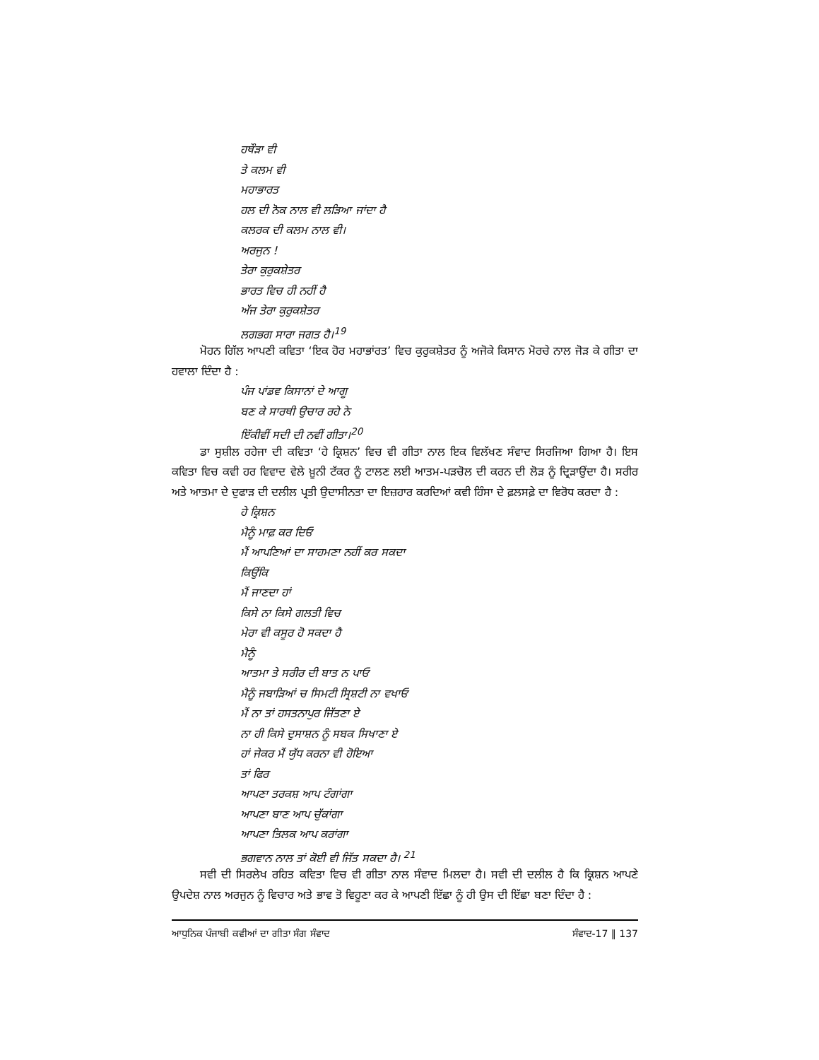ਹਥੌੜਾ ਵੀ
ਤੇ ਕਲਮ ਵੀ
ਮਹਾਭਾਰਤ
ਹਲ ਦੀ ਨੋਕ ਨਾਲ ਵੀ ਲੜਿਆ ਜਾਂਦਾ ਹੈ
ਕਲਰਕ ਦੀ ਕਲਮ ਨਾਲ ਵੀ।
ਅਰਜੁਨ !
ਤੇਰਾ ਕੁਰੁਕਸ਼ੇਤਰ
ਭਾਰਤ ਵਿਚ ਹੀ ਨਹੀਂ ਹੈ
ਅੱਜ ਤੇਰਾ ਕੁਰੁਕਸ਼ੇਤਰ
ਲਗਭਗ ਸਾਰਾ ਜਗਤ ਹੈ।<sup>19</sup>
ਮੋਹਨ ਗਿੱਲ ਆਪਣੀ ਕਵਿਤਾ ‘ਇਕ ਹੋਰ ਮਹਾਭਾਂਰਤ’ ਵਿਚ ਕੁਰੁਕਸ਼ੇਤਰ ਨੂੰ ਅਜੋਕੇ ਕਿਸਾਨ ਮੋਰਚੇ ਨਾਲ ਜੋੜ ਕੇ ਗੀਤਾ ਦਾ ਹਵਾਲਾ ਦਿੰਦਾ ਹੈ :
ਪੰਜ ਪਾਂਡਵ ਕਿਸਾਨਾਂ ਦੇ ਆਗੂ
ਬਣ ਕੇ ਸਾਰਥੀ ਉਚਾਰ ਰਹੇ ਨੇ
ਇੱਕੀਵੀਂ ਸਦੀ ਦੀ ਨਵੀਂ ਗੀਤਾ।<sup>20</sup>
ਡਾ ਸੁਸ਼ੀਲ ਰਹੇਜਾ ਦੀ ਕਵਿਤਾ ‘ਹੇ ਕ੍ਰਿਸ਼ਨ’ ਵਿਚ ਵੀ ਗੀਤਾ ਨਾਲ ਇਕ ਵਿਲੱਖਣ ਸੰਵਾਦ ਸਿਰਜਿਆ ਗਿਆ ਹੈ। ਇਸ ਕਵਿਤਾ ਵਿਚ ਕਵੀ ਹਰ ਵਿਵਾਦ ਵੇਲੇ ਖ਼ੂਨੀ ਟੱਕਰ ਨੂੰ ਟਾਲਣ ਲਈ ਆਤਮ-ਪੜਚੋਲ ਦੀ ਕਰਨ ਦੀ ਲੋੜ ਨੂੰ ਦ੍ਰਿੜਾਉਂਦਾ ਹੈ। ਸਰੀਰ ਅਤੇ ਆਤਮਾ ਦੇ ਦੁਫਾੜ ਦੀ ਦਲੀਲ ਪ੍ਰਤੀ ਉਦਾਸੀਨਤਾ ਦਾ ਇਜ਼ਹਾਰ ਕਰਦਿਆਂ ਕਵੀ ਹਿੰਸਾ ਦੇ ਫ਼ਲਸਫ਼ੇ ਦਾ ਵਿਰੋਧ ਕਰਦਾ ਹੈ :
ਹੇ ਕ੍ਰਿਸ਼ਨ
ਮੈਨੂੰ ਮਾਫ਼ ਕਰ ਦਿਓ
ਮੈਂ ਆਪਣਿਆਂ ਦਾ ਸਾਹਮਣਾ ਨਹੀਂ ਕਰ ਸਕਦਾ
ਕਿਉਂਕਿ
ਮੈਂ ਜਾਣਦਾ ਹਾਂ
ਕਿਸੇ ਨਾ ਕਿਸੇ ਗਲਤੀ ਵਿਚ
ਮੇਰਾ ਵੀ ਕਸੂਰ ਹੋ ਸਕਦਾ ਹੈ
ਮੈਨੂੰ
ਆਤਮਾ ਤੇ ਸਰੀਰ ਦੀ ਬਾਤ ਨ ਪਾਓ
ਮੈਨੂੰ ਜਬਾੜਿਆਂ ਚ ਸਿਮਟੀ ਸ੍ਰਿਸ਼ਟੀ ਨਾ ਵਖਾਓ
ਮੈਂ ਨਾ ਤਾਂ ਹਸਤਨਾਪੁਰ ਜਿੱਤਣਾ ਏ
ਨਾ ਹੀ ਕਿਸੇ ਦੁਸਾਸ਼ਨ ਨੂੰ ਸਬਕ ਸਿਖਾਣਾ ਏ
ਹਾਂ ਜੇਕਰ ਮੈਂ ਯੁੱਧ ਕਰਨਾ ਵੀ ਹੋਇਆ
ਤਾਂ ਫਿਰ
ਆਪਣਾ ਤਰਕਸ਼ ਆਪ ਟੰਗਾਂਗਾ
ਆਪਣਾ ਬਾਣ ਆਪ ਚੁੱਕਾਂਗਾ
ਆਪਣਾ ਤਿਲਕ ਆਪ ਕਰਾਂਗਾ
ਭਗਵਾਨ ਨਾਲ ਤਾਂ ਕੋਈ ਵੀ ਜਿੱਤ ਸਕਦਾ ਹੈ। <sup>21</sup>
ਸਵੀ ਦੀ ਸਿਰਲੇਖ ਰਹਿਤ ਕਵਿਤਾ ਵਿਚ ਵੀ ਗੀਤਾ ਨਾਲ ਸੰਵਾਦ ਮਿਲਦਾ ਹੈ। ਸਵੀ ਦੀ ਦਲੀਲ ਹੈ ਕਿ ਕ੍ਰਿਸ਼ਨ ਆਪਣੇ ਉਪਦੇਸ਼ ਨਾਲ ਅਰਜੁਨ ਨੂੰ ਵਿਚਾਰ ਅਤੇ ਭਾਵ ਤੋ ਵਿਹੂਣਾ ਕਰ ਕੇ ਆਪਣੀ ਇੱਛਾ ਨੂੰ ਹੀ ਉਸ ਦੀ ਇੱਛਾ ਬਣਾ ਦਿੰਦਾ ਹੈ :
ਆਧੁਨਿਕ ਪੰਜਾਬੀ ਕਵੀਆਂ ਦਾ ਗੀਤਾ ਸੰਗ ਸੰਵਾਦ ਸੰਵਾਦ-17 ‖ 137